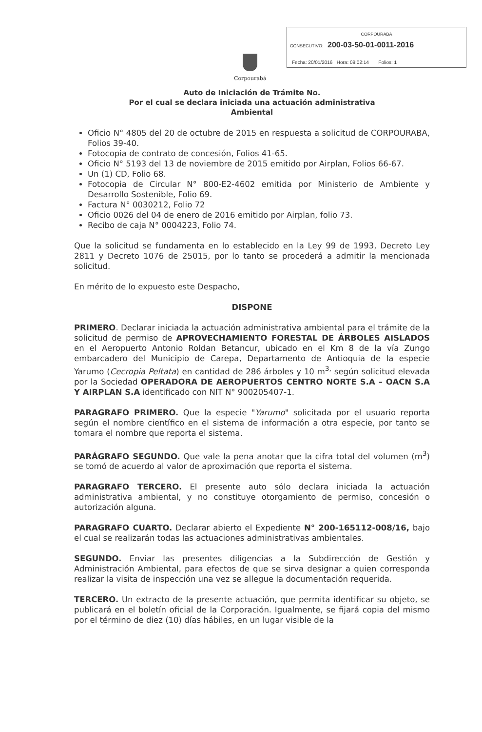CORPOURABA
CONSECUTIVO: 200-03-50-01-0011-2016
Fecha: 20/01/2016 Hora: 09:02:14 Folios: 1
Corpourabá
Auto de Iniciación de Trámite No.
Por el cual se declara iniciada una actuación administrativa
Ambiental
Oficio N° 4805 del 20 de octubre de 2015 en respuesta a solicitud de CORPOURABA, Folios 39-40.
Fotocopia de contrato de concesión, Folios 41-65.
Oficio N° 5193 del 13 de noviembre de 2015 emitido por Airplan, Folios 66-67.
Un (1) CD, Folio 68.
Fotocopia de Circular N° 800-E2-4602 emitida por Ministerio de Ambiente y Desarrollo Sostenible, Folio 69.
Factura N° 0030212, Folio 72
Oficio 0026 del 04 de enero de 2016 emitido por Airplan, folio 73.
Recibo de caja N° 0004223, Folio 74.
Que la solicitud se fundamenta en lo establecido en la Ley 99 de 1993, Decreto Ley 2811 y Decreto 1076 de 25015, por lo tanto se procederá a admitir la mencionada solicitud.
En mérito de lo expuesto este Despacho,
DISPONE
PRIMERO. Declarar iniciada la actuación administrativa ambiental para el trámite de la solicitud de permiso de APROVECHAMIENTO FORESTAL DE ÁRBOLES AISLADOS en el Aeropuerto Antonio Roldan Betancur, ubicado en el Km 8 de la vía Zungo embarcadero del Municipio de Carepa, Departamento de Antioquia de la especie Yarumo (Cecropia Peltata) en cantidad de 286 árboles y 10 m<sup>3,</sup> según solicitud elevada por la Sociedad OPERADORA DE AEROPUERTOS CENTRO NORTE S.A – OACN S.A Y AIRPLAN S.A identificado con NIT N° 900205407-1.
PARAGRAFO PRIMERO. Que la especie "Yarumo" solicitada por el usuario reporta según el nombre científico en el sistema de información a otra especie, por tanto se tomara el nombre que reporta el sistema.
PARÁGRAFO SEGUNDO. Que vale la pena anotar que la cifra total del volumen (m<sup>3</sup>) se tomó de acuerdo al valor de aproximación que reporta el sistema.
PARAGRAFO TERCERO. El presente auto sólo declara iniciada la actuación administrativa ambiental, y no constituye otorgamiento de permiso, concesión o autorización alguna.
PARAGRAFO CUARTO. Declarar abierto el Expediente N° 200-165112-008/16, bajo el cual se realizarán todas las actuaciones administrativas ambientales.
SEGUNDO. Enviar las presentes diligencias a la Subdirección de Gestión y Administración Ambiental, para efectos de que se sirva designar a quien corresponda realizar la visita de inspección una vez se allegue la documentación requerida.
TERCERO. Un extracto de la presente actuación, que permita identificar su objeto, se publicará en el boletín oficial de la Corporación. Igualmente, se fijará copia del mismo por el término de diez (10) días hábiles, en un lugar visible de la